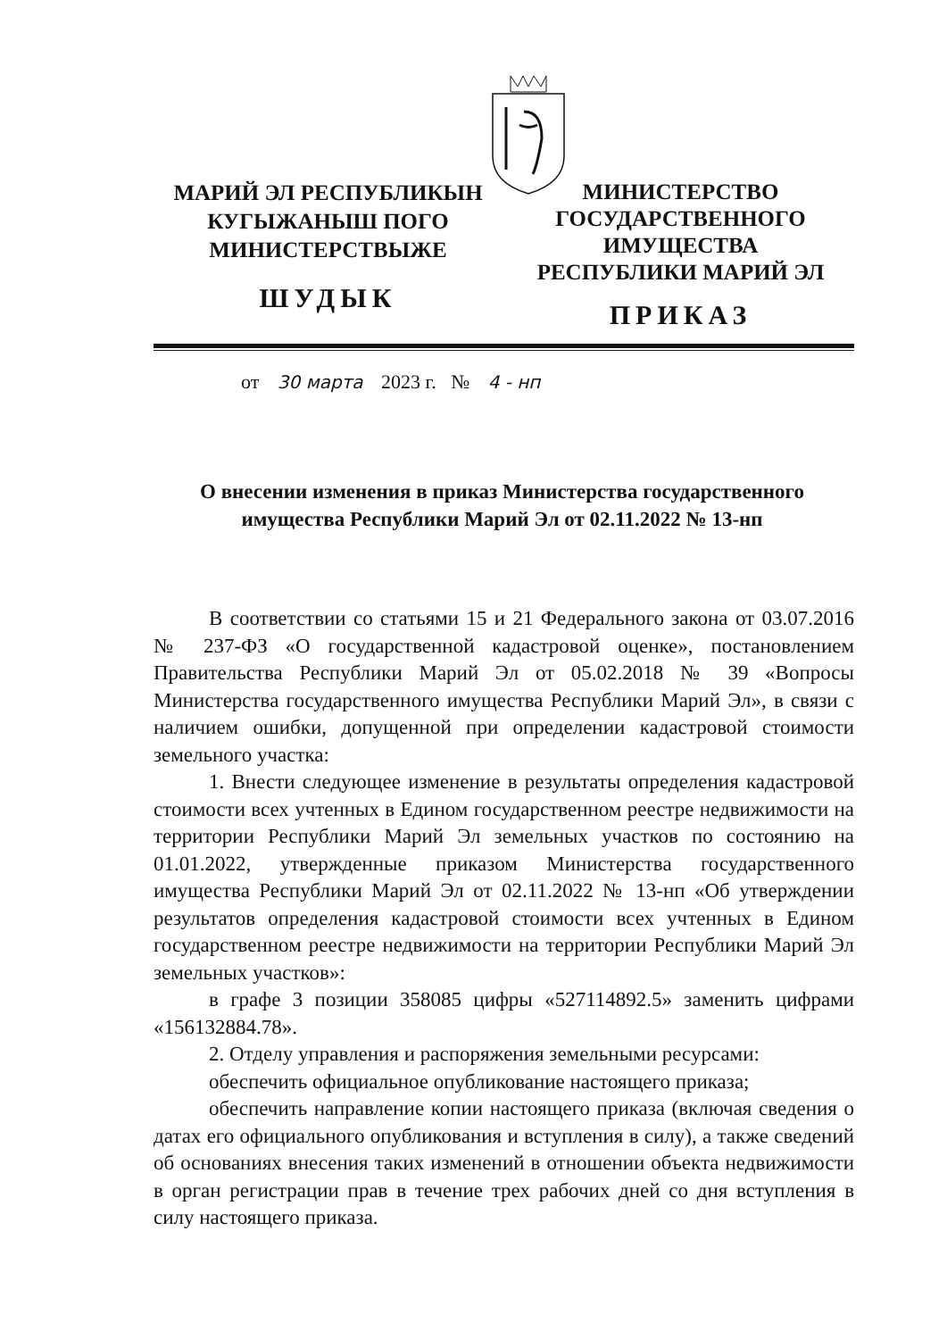МАРИЙ ЭЛ РЕСПУБЛИКЫН
КУГЫЖАНЫШ ПОГО
МИНИСТЕРСТВЫЖЕ
ШУДЫК
МИНИСТЕРСТВО
ГОСУДАРСТВЕННОГО
ИМУЩЕСТВА
РЕСПУБЛИКИ МАРИЙ ЭЛ
ПРИКАЗ
от 30 марта 2023 г. № 4 - нп
О внесении изменения в приказ Министерства государственного имущества Республики Марий Эл от 02.11.2022 № 13-нп
В соответствии со статьями 15 и 21 Федерального закона от 03.07.2016 № 237-ФЗ «О государственной кадастровой оценке», постановлением Правительства Республики Марий Эл от 05.02.2018 № 39 «Вопросы Министерства государственного имущества Республики Марий Эл», в связи с наличием ошибки, допущенной при определении кадастровой стоимости земельного участка:
1. Внести следующее изменение в результаты определения кадастровой стоимости всех учтенных в Едином государственном реестре недвижимости на территории Республики Марий Эл земельных участков по состоянию на 01.01.2022, утвержденные приказом Министерства государственного имущества Республики Марий Эл от 02.11.2022 № 13-нп «Об утверждении результатов определения кадастровой стоимости всех учтенных в Едином государственном реестре недвижимости на территории Республики Марий Эл земельных участков»:
в графе 3 позиции 358085 цифры «527114892.5» заменить цифрами «156132884.78».
2. Отделу управления и распоряжения земельными ресурсами:
обеспечить официальное опубликование настоящего приказа;
обеспечить направление копии настоящего приказа (включая сведения о датах его официального опубликования и вступления в силу), а также сведений об основаниях внесения таких изменений в отношении объекта недвижимости в орган регистрации прав в течение трех рабочих дней со дня вступления в силу настоящего приказа.